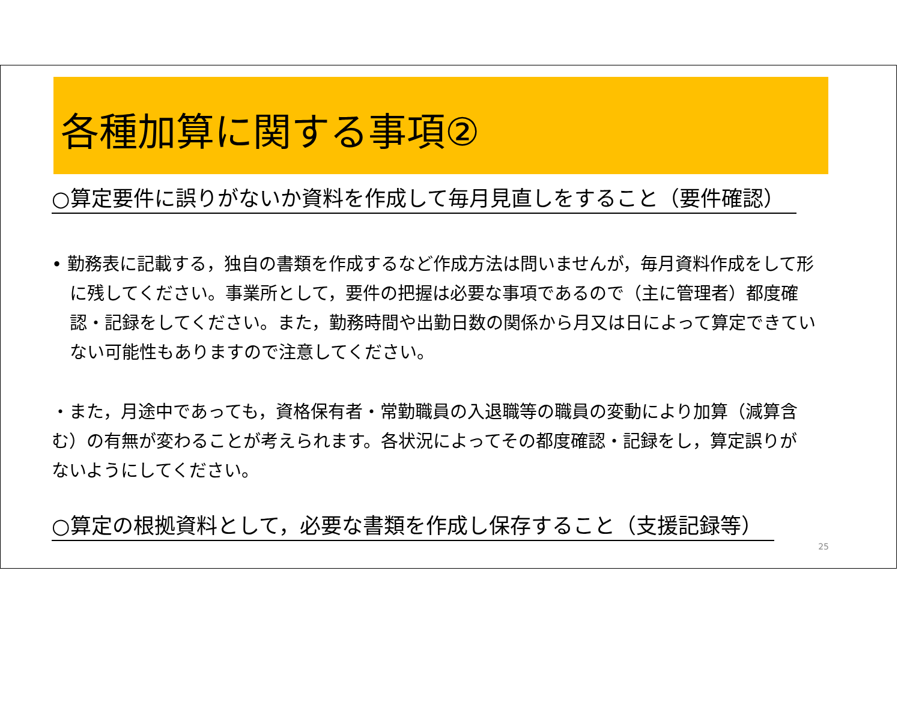各種加算に関する事項②
○算定要件に誤りがないか資料を作成して毎月見直しをすること（要件確認）
• 勤務表に記載する，独自の書類を作成するなど作成方法は問いませんが，毎月資料作成をして形に残してください。事業所として，要件の把握は必要な事項であるので（主に管理者）都度確認・記録をしてください。また，勤務時間や出勤日数の関係から月又は日によって算定できていない可能性もありますので注意してください。
・また，月途中であっても，資格保有者・常勤職員の入退職等の職員の変動により加算（減算含む）の有無が変わることが考えられます。各状況によってその都度確認・記録をし，算定誤りがないようにしてください。
○算定の根拠資料として，必要な書類を作成し保存すること（支援記録等）
25